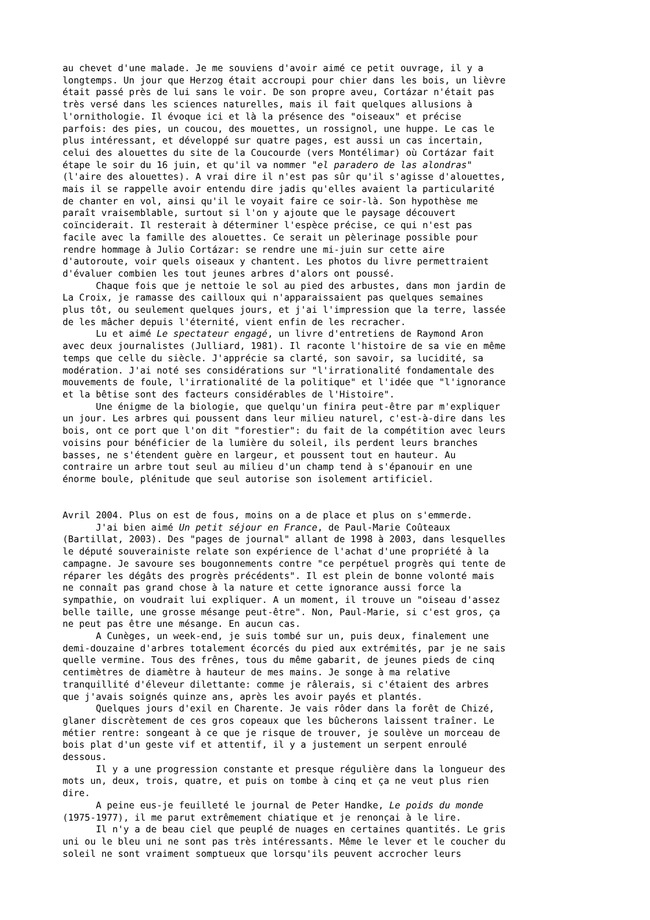au chevet d'une malade. Je me souviens d'avoir aimé ce petit ouvrage, il y a longtemps. Un jour que Herzog était accroupi pour chier dans les bois, un lièvre était passé près de lui sans le voir. De son propre aveu, Cortázar n'était pas très versé dans les sciences naturelles, mais il fait quelques allusions à l'ornithologie. Il évoque ici et là la présence des "oiseaux" et précise parfois: des pies, un coucou, des mouettes, un rossignol, une huppe. Le cas le plus intéressant, et développé sur quatre pages, est aussi un cas incertain, celui des alouettes du site de la Coucourde (vers Montélimar) où Cortázar fait étape le soir du 16 juin, et qu'il va nommer "el paradero de las alondras" (l'aire des alouettes). A vrai dire il n'est pas sûr qu'il s'agisse d'alouettes, mais il se rappelle avoir entendu dire jadis qu'elles avaient la particularité de chanter en vol, ainsi qu'il le voyait faire ce soir-là. Son hypothèse me paraît vraisemblable, surtout si l'on y ajoute que le paysage découvert coïnciderait. Il resterait à déterminer l'espèce précise, ce qui n'est pas facile avec la famille des alouettes. Ce serait un pèlerinage possible pour rendre hommage à Julio Cortázar: se rendre une mi-juin sur cette aire d'autoroute, voir quels oiseaux y chantent. Les photos du livre permettraient d'évaluer combien les tout jeunes arbres d'alors ont poussé. Chaque fois que je nettoie le sol au pied des arbustes, dans mon jardin de La Croix, je ramasse des cailloux qui n'apparaissaient pas quelques semaines plus tôt, ou seulement quelques jours, et j'ai l'impression que la terre, lassée de les mâcher depuis l'éternité, vient enfin de les recracher. Lu et aimé Le spectateur engagé, un livre d'entretiens de Raymond Aron avec deux journalistes (Julliard, 1981). Il raconte l'histoire de sa vie en même temps que celle du siècle. J'apprécie sa clarté, son savoir, sa lucidité, sa modération. J'ai noté ses considérations sur "l'irrationalité fondamentale des mouvements de foule, l'irrationalité de la politique" et l'idée que "l'ignorance et la bêtise sont des facteurs considérables de l'Histoire". Une énigme de la biologie, que quelqu'un finira peut-être par m'expliquer un jour. Les arbres qui poussent dans leur milieu naturel, c'est-à-dire dans les bois, ont ce port que l'on dit "forestier": du fait de la compétition avec leurs voisins pour bénéficier de la lumière du soleil, ils perdent leurs branches basses, ne s'étendent guère en largeur, et poussent tout en hauteur. Au contraire un arbre tout seul au milieu d'un champ tend à s'épanouir en une énorme boule, plénitude que seul autorise son isolement artificiel. Avril 2004. Plus on est de fous, moins on a de place et plus on s'emmerde. J'ai bien aimé Un petit séjour en France, de Paul-Marie Coûteaux (Bartillat, 2003). Des "pages de journal" allant de 1998 à 2003, dans lesquelles le député souverainiste relate son expérience de l'achat d'une propriété à la campagne. Je savoure ses bougonnements contre "ce perpétuel progrès qui tente de réparer les dégâts des progrès précédents". Il est plein de bonne volonté mais ne connaît pas grand chose à la nature et cette ignorance aussi force la sympathie, on voudrait lui expliquer. A un moment, il trouve un "oiseau d'assez belle taille, une grosse mésange peut-être". Non, Paul-Marie, si c'est gros, ça ne peut pas être une mésange. En aucun cas. A Cunèges, un week-end, je suis tombé sur un, puis deux, finalement une demi-douzaine d'arbres totalement écorcés du pied aux extrémités, par je ne sais quelle vermine. Tous des frênes, tous du même gabarit, de jeunes pieds de cinq centimètres de diamètre à hauteur de mes mains. Je songe à ma relative tranquillité d'éleveur dilettante: comme je râlerais, si c'étaient des arbres que j'avais soignés quinze ans, après les avoir payés et plantés. Quelques jours d'exil en Charente. Je vais rôder dans la forêt de Chizé, glaner discrètement de ces gros copeaux que les bûcherons laissent traîner. Le métier rentre: songeant à ce que je risque de trouver, je soulève un morceau de bois plat d'un geste vif et attentif, il y a justement un serpent enroulé dessous. Il y a une progression constante et presque régulière dans la longueur des mots un, deux, trois, quatre, et puis on tombe à cinq et ça ne veut plus rien dire. A peine eus-je feuilleté le journal de Peter Handke, Le poids du monde (1975-1977), il me parut extrêmement chiatique et je renonçai à le lire. Il n'y a de beau ciel que peuplé de nuages en certaines quantités. Le gris uni ou le bleu uni ne sont pas très intéressants. Même le lever et le coucher du soleil ne sont vraiment somptueux que lorsqu'ils peuvent accrocher leurs